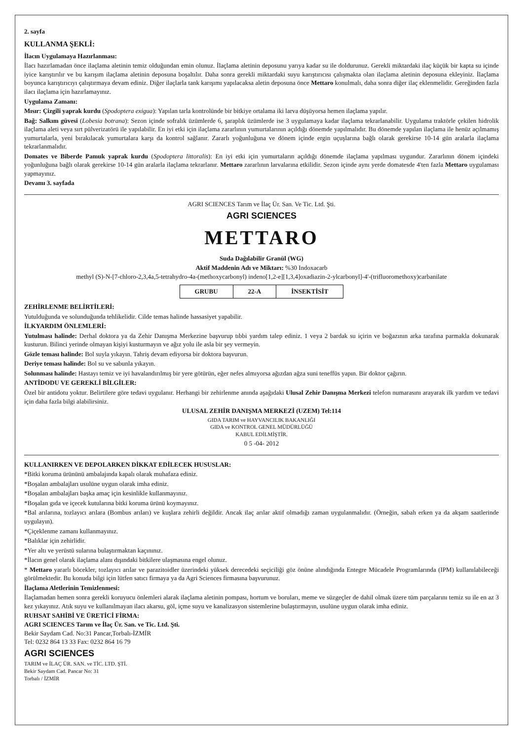2. sayfa
KULLANMA ŞEKLİ:
İlacın Uygulamaya Hazırlanması:
İlacı hazırlamadan önce ilaçlama aletinin temiz olduğundan emin olunuz. İlaçlama aletinin deposunu yarıya kadar su ile doldurunuz. Gerekli miktardaki ilaç küçük bir kapta su içinde iyice karıştırılır ve bu karışım ilaçlama aletinin deposuna boşaltılır. Daha sonra gerekli miktardaki suyu karıştırıcısı çalışmakta olan ilaçlama aletinin deposuna ekleyiniz. İlaçlama boyunca karıştırıcıyı çalıştırmaya devam ediniz. Diğer ilaçlarla tank karışımı yapılacaksa aletin deposuna önce Mettaro konulmalı, daha sonra diğer ilaç eklenmelidir. Gereğinden fazla ilacı ilaçlama için hazırlamayınız.
Uygulama Zamanı:
Mısır: Çizgili yaprak kurdu (Spodoptera exigua): Yapılan tarla kontrolünde bir bitkiye ortalama iki larva düşüyorsa hemen ilaçlama yapılır.
Bağ: Salkım güvesi (Lobesia botrana): Sezon içinde sofralık üzümlerde 6, şaraplık üzümlerde ise 3 uygulamaya kadar ilaçlama tekrarlanabilir. Uygulama traktörle çekilen hidrolik ilaçlama aleti veya sırt pülverizatörü ile yapılabilir. En iyi etki için ilaçlama zararlının yumurtalarının açıldığı dönemde yapılmalıdır. Bu dönemde yapılan ilaçlama ile henüz açılmamış yumurtalarla, yeni bırakılacak yumurtalara karşı da kontrol sağlanır. Zararlı yoğunluğuna ve dönem içinde ergin uçuşlarına bağlı olarak gerekirse 10-14 gün aralarla ilaçlama tekrarlanmalıdır.
Domates ve Biberde Pamuk yaprak kurdu (Spodoptera littoralis): En iyi etki için yumurtaların açıldığı dönemde ilaçlama yapılması uygundur. Zararlının dönem içindeki yoğunluğuna bağlı olarak gerekirse 10-14 gün aralarla ilaçlama tekrarlanır. Mettaro zararlının larvalarına etkilidir. Sezon içinde aynı yerde domatesde 4'ten fazla Mettaro uygulaması yapmayınız.
Devamı 3. sayfada
AGRI SCIENCES Tarım ve İlaç Ür. San. Ve Tic. Ltd. Şti.
AGRI SCIENCES
METTARO
Suda Dağılabilir Granül (WG)
Aktif Maddenin Adı ve Miktarı: %30 Indoxacarb
methyl (S)-N-[7-chloro-2,3,4a,5-tetrahydro-4a-(methoxycarbonyl) indeno[1,2-e][1,3,4]oxadiazin-2-ylcarbonyl]-4'-(trifluoromethoxy)carbanilate
| GRUBU | 22-A | İNSEKTİSİT |
ZEHİRLENME BELİRTİLERİ:
Yutulduğunda ve solunduğunda tehlikelidir. Cilde temas halinde hassasiyet yapabilir.
İLKYARDIM ÖNLEMLERİ:
Yutulması halinde: Derhal doktora ya da Zehir Danışma Merkezine başvurup tıbbi yardım talep ediniz. 1 veya 2 bardak su içirin ve boğazının arka tarafına parmakla dokunarak kusturun. Bilinci yerinde olmayan kişiyi kusturmayın ve ağız yolu ile asla bir şey vermeyin.
Gözle teması halinde: Bol suyla yıkayın. Tahriş devam ediyorsa bir doktora başvurun.
Deriye teması halinde: Bol su ve sabunla yıkayın.
Solunması halinde: Hastayı temiz ve iyi havalandırılmış bir yere götürün, eğer nefes almıyorsa ağızdan ağza suni teneffüs yapın. Bir doktor çağırın.
ANTİDODU VE GEREKLİ BİLGİLER:
Özel bir antidotu yoktur. Belirtilere göre tedavi uygulanır. Herhangi bir zehirlenme anında aşağıdaki Ulusal Zehir Danışma Merkezi telefon numarasını arayarak ilk yardım ve tedavi için daha fazla bilgi alabilirsiniz.
ULUSAL ZEHİR DANIŞMA MERKEZİ (UZEM) Tel:114
GIDA TARIM ve HAYVANCILIK BAKANLIĞI
GIDA ve KONTROL GENEL MÜDÜRLÜĞÜ
KABUL EDİLMİŞTİR.
0 5 -04- 2012
KULLANIRKEN VE DEPOLARKEN DİKKAT EDİLECEK HUSUSLAR:
*Bitki koruma ürününü ambalajında kapalı olarak muhafaza ediniz.
*Boşalan ambalajları usulüne uygun olarak imha ediniz.
*Boşalan ambalajları başka amaç için kesinlikle kullanmayınız.
*Boşalan gıda ve içecek kutularına bitki koruma ürünü koymayınız.
*Bal arılarına, tozlayıcı arılara (Bombus arıları) ve kuşlara zehirli değildir. Ancak ilaç arılar aktif olmadığı zaman uygulanmalıdır. (Örneğin, sabah erken ya da akşam saatlerinde uygulayın).
*Çiçeklenme zamanı kullanmayınız.
*Balıklar için zehirlidir.
*Yer altı ve yerüstü sularına bulaştırmaktan kaçınınız.
*İlacın genel olarak ilaçlama alanı dışındaki bitkilere ulaşmasına engel olunuz.
* Mettaro yararlı böcekler, tozlayıcı arılar ve parazitoidler üzerindeki yüksek derecedeki seçiciliği göz önüne alındığında Entegre Mücadele Programlarında (IPM) kullanılabileceği görülmektedir. Bu konuda bilgi için lütfen satıcı firmaya ya da Agri Sciences firmasına başvurunuz.
İlaçlama Aletlerinin Temizlenmesi:
İlaçlamadan hemen sonra gerekli koruyucu önlemleri alarak ilaçlama aletinin pompası, hortum ve boruları, meme ve süzgeçler de dahil olmak üzere tüm parçalarını temiz su ile en az 3 kez yıkayınız. Atık suyu ve kullanılmayan ilacı akarsu, göl, içme suyu ve kanalizasyon sistemlerine bulaştırmayın, usulüne uygun olarak imha ediniz.
RUHSAT SAHİBİ VE ÜRETİCİ FİRMA:
AGRI SCIENCES Tarım ve İlaç Ür. San. ve Tic. Ltd. Şti.
Bekir Saydam Cad. No:31 Pancar,Torbalı-İZMİR
Tel: 0232 864 13 33 Fax: 0232 864 16 79
AGRI SCIENCES
TARIM ve İLAÇ ÜR. SAN. ve TİC. LTD. ŞTİ.
Bekir Saydam Cad. Pancar No: 31
Torbalı / İZMİR